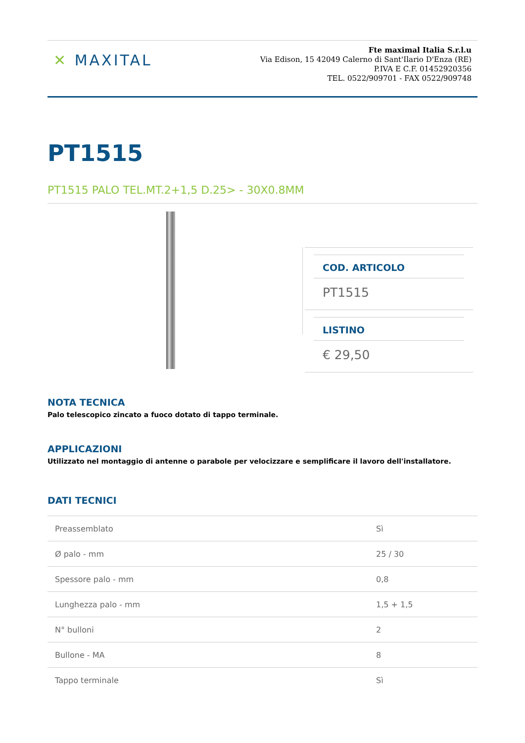✕ MAXITAL
Fte maximal Italia S.r.l.u
Via Edison, 15 42049 Calerno di Sant'Ilario D'Enza (RE)
P.IVA E C.F. 01452920356
TEL. 0522/909701 - FAX 0522/909748
PT1515
PT1515 PALO TEL.MT.2+1,5 D.25> - 30X0.8MM
COD. ARTICOLO
PT1515
LISTINO
€ 29,50
NOTA TECNICA
Palo telescopico zincato a fuoco dotato di tappo terminale.
APPLICAZIONI
Utilizzato nel montaggio di antenne o parabole per velocizzare e semplificare il lavoro dell'installatore.
DATI TECNICI
| Preassemblato | Sì |
| Ø palo - mm | 25 / 30 |
| Spessore palo - mm | 0,8 |
| Lunghezza palo - mm | 1,5 + 1,5 |
| N° bulloni | 2 |
| Bullone - MA | 8 |
| Tappo terminale | Sì |